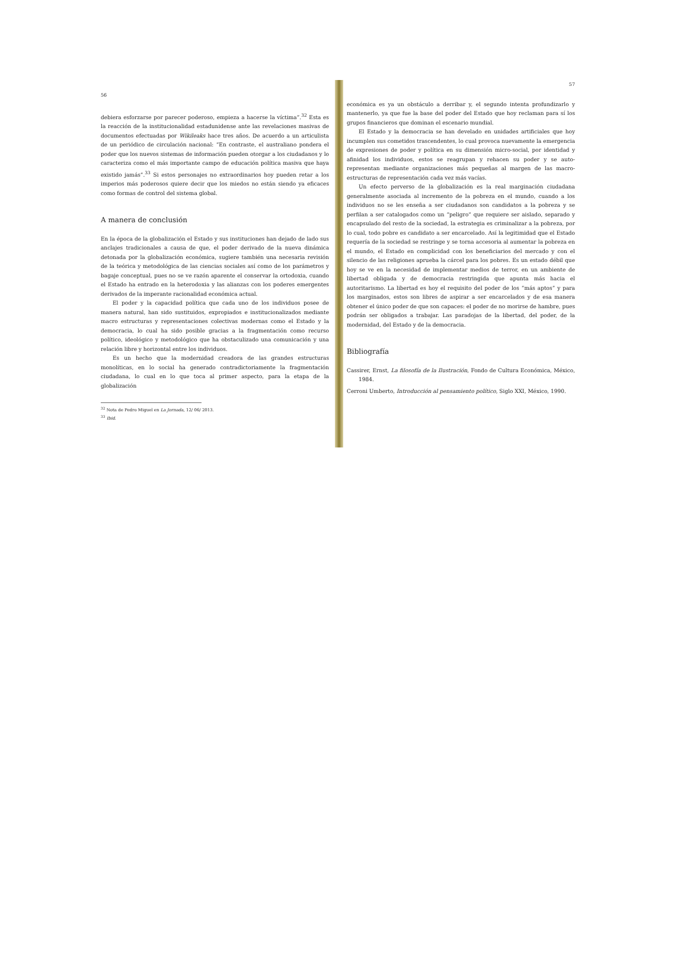56
debiera esforzarse por parecer poderoso, empieza a hacerse la víctima”.<sup>32</sup> Esta es la reacción de la institucionalidad estadunidense ante las revelaciones masivas de documentos efectuadas por Wikileaks hace tres años. De acuerdo a un articulista de un periódico de circulación nacional: “En contraste, el australiano pondera el poder que los nuevos sistemas de información pueden otorgar a los ciudadanos y lo caracteriza como el más importante campo de educación política masiva que haya existido jamás”.<sup>33</sup> Si estos personajes no extraordinarios hoy pueden retar a los imperios más poderosos quiere decir que los miedos no están siendo ya eficaces como formas de control del sistema global.
A manera de conclusión
En la época de la globalización el Estado y sus instituciones han dejado de lado sus anclajes tradicionales a causa de que, el poder derivado de la nueva dinámica detonada por la globalización económica, sugiere también una necesaria revisión de la teórica y metodológica de las ciencias sociales así como de los parámetros y bagaje conceptual, pues no se ve razón aparente el conservar la ortodoxia, cuando el Estado ha entrado en la heterodoxia y las alianzas con los poderes emergentes derivados de la imperante racionalidad económica actual.
El poder y la capacidad política que cada uno de los individuos posee de manera natural, han sido sustituidos, expropiados e institucionalizados mediante macro estructuras y representaciones colectivas modernas como el Estado y la democracia, lo cual ha sido posible gracias a la fragmentación como recurso político, ideológico y metodológico que ha obstaculizado una comunicación y una relación libre y horizontal entre los individuos.
Es un hecho que la modernidad creadora de las grandes estructuras monolíticas, en lo social ha generado contradictoriamente la fragmentación ciudadana, lo cual en lo que toca al primer aspecto, para la etapa de la globalización
<sup>32</sup> Nota de Pedro Miguel en La Jornada, 12/ 06/ 2013.
<sup>33</sup> Ibid.
57
económica es ya un obstáculo a derribar y, el segundo intenta profundizarlo y mantenerlo, ya que fue la base del poder del Estado que hoy reclaman para sí los grupos financieros que dominan el escenario mundial.
El Estado y la democracia se han develado en unidades artificiales que hoy incumplen sus cometidos trascendentes, lo cual provoca nuevamente la emergencia de expresiones de poder y política en su dimensión micro-social, por identidad y afinidad los individuos, estos se reagrupan y rehacen su poder y se auto-representan mediante organizaciones más pequeñas al margen de las macro-estructuras de representación cada vez más vacías.
Un efecto perverso de la globalización es la real marginación ciudadana generalmente asociada al incremento de la pobreza en el mundo, cuando a los individuos no se les enseña a ser ciudadanos son candidatos a la pobreza y se perfilan a ser catalogados como un “peligro” que requiere ser aislado, separado y encapsulado del resto de la sociedad, la estrategia es criminalizar a la pobreza, por lo cual, todo pobre es candidato a ser encarcelado. Así la legitimidad que el Estado requería de la sociedad se restringe y se torna accesoria al aumentar la pobreza en el mundo, el Estado en complicidad con los beneficiarios del mercado y con el silencio de las religiones aprueba la cárcel para los pobres. Es un estado débil que hoy se ve en la necesidad de implementar medios de terror, en un ambiente de libertad obligada y de democracia restringida que apunta más hacia el autoritarismo. La libertad es hoy el requisito del poder de los “más aptos” y para los marginados, estos son libres de aspirar a ser encarcelados y de esa manera obtener el único poder de que son capaces: el poder de no morirse de hambre, pues podrán ser obligados a trabajar. Las paradojas de la libertad, del poder, de la modernidad, del Estado y de la democracia.
Bibliografía
Cassirer, Ernst, La filosofía de la Ilustración, Fondo de Cultura Económica, México, 1984.
Cerroni Umberto, Introducción al pensamiento político, Siglo XXI, México, 1990.